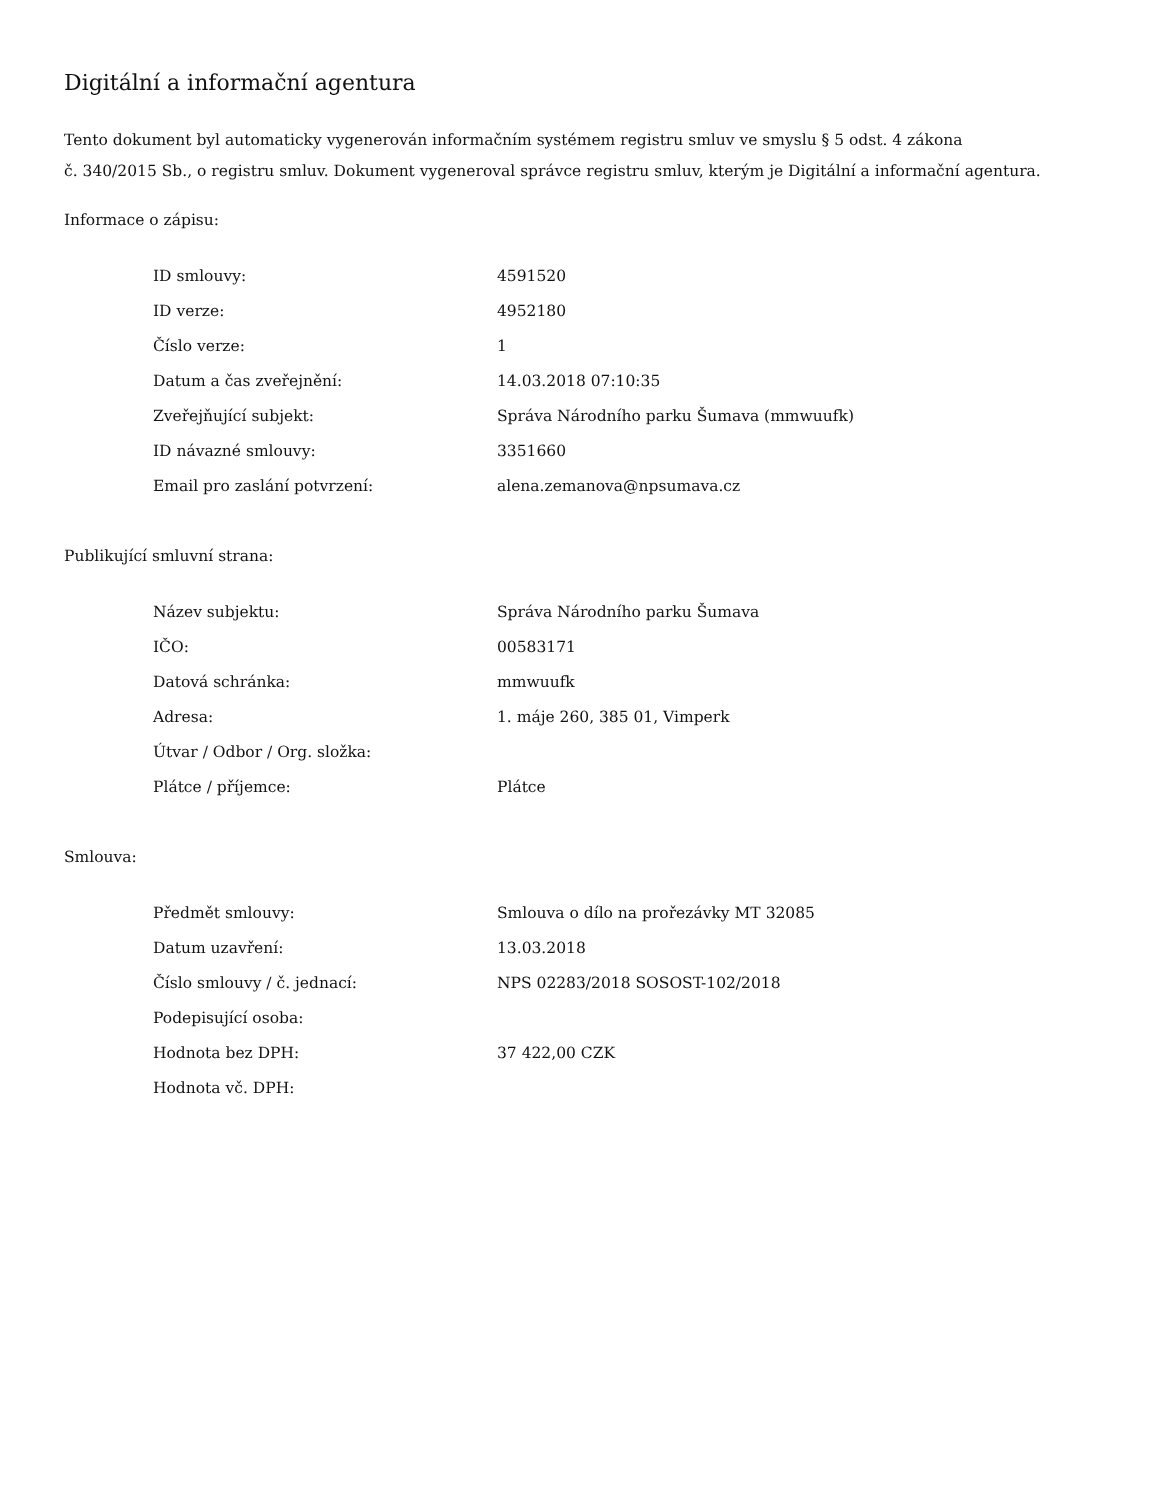Digitální a informační agentura
Tento dokument byl automaticky vygenerován informačním systémem registru smluv ve smyslu § 5 odst. 4 zákona
č. 340/2015 Sb., o registru smluv. Dokument vygeneroval správce registru smluv, kterým je Digitální a informační agentura.
Informace o zápisu:
| ID smlouvy: | 4591520 |
| ID verze: | 4952180 |
| Číslo verze: | 1 |
| Datum a čas zveřejnění: | 14.03.2018 07:10:35 |
| Zveřejňující subjekt: | Správa Národního parku Šumava (mmwuufk) |
| ID návazné smlouvy: | 3351660 |
| Email pro zaslání potvrzení: | alena.zemanova@npsumava.cz |
Publikující smluvní strana:
| Název subjektu: | Správa Národního parku Šumava |
| IČO: | 00583171 |
| Datová schránka: | mmwuufk |
| Adresa: | 1. máje 260, 385 01, Vimperk |
| Útvar / Odbor / Org. složka: | |
| Plátce / příjemce: | Plátce |
Smlouva:
| Předmět smlouvy: | Smlouva o dílo na prořezávky MT 32085 |
| Datum uzavření: | 13.03.2018 |
| Číslo smlouvy / č. jednací: | NPS 02283/2018 SOSOST-102/2018 |
| Podepisující osoba: | |
| Hodnota bez DPH: | 37 422,00 CZK |
| Hodnota vč. DPH: | |